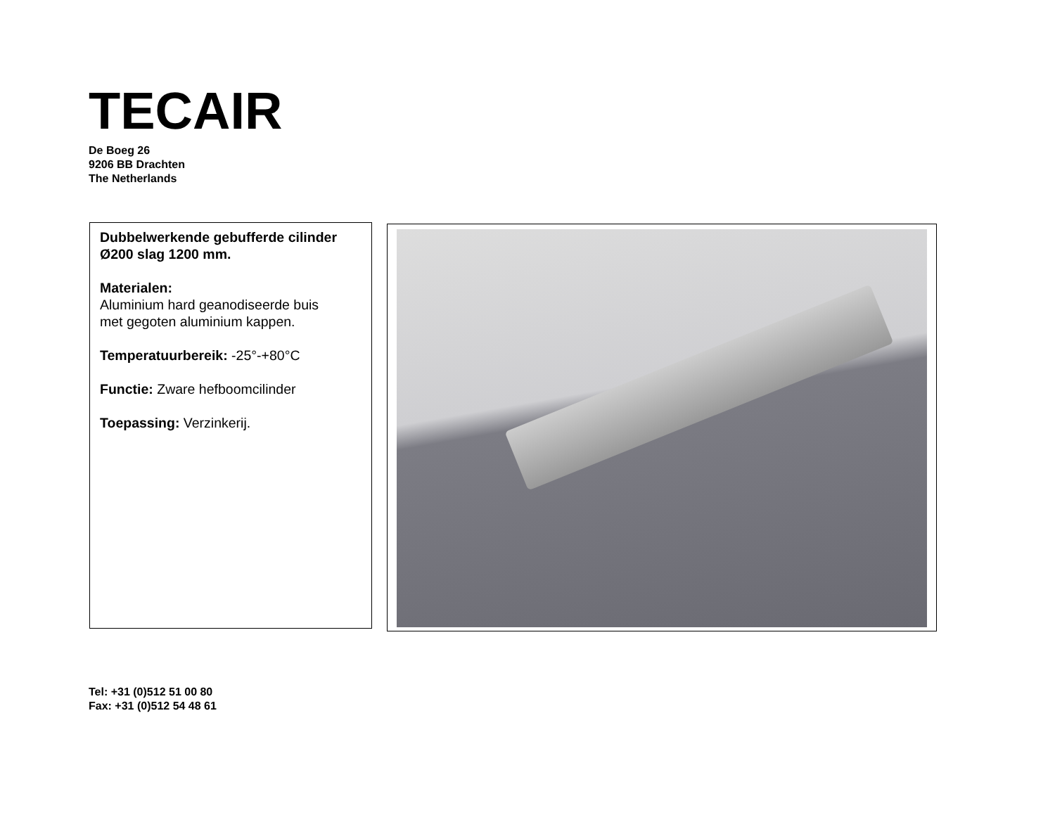TECAIR
De Boeg 26
9206 BB Drachten
The Netherlands
Dubbelwerkende gebufferde cilinder
Ø200 slag 1200 mm.
Materialen:
Aluminium hard geanodiseerde buis
met gegoten aluminium kappen.
Temperatuurbereik: -25°-+80°C
Functie: Zware hefboomcilinder
Toepassing: Verzinkerij.
Tel: +31 (0)512 51 00 80
Fax: +31 (0)512 54 48 61